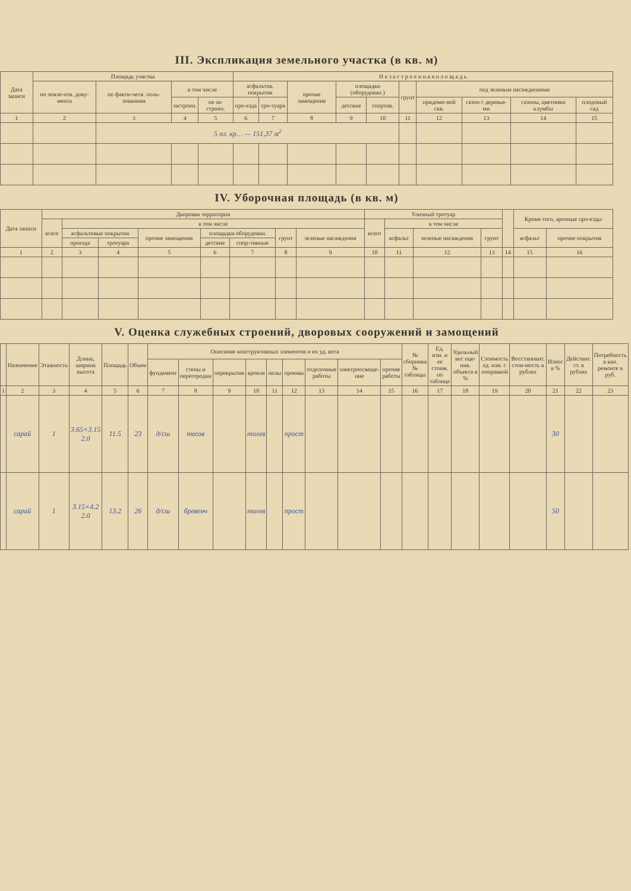III. Экспликация земельного участка (в кв. м)
| Дата записи | Площадь участка | | | | Н е з а с т р о е н н а я п л о щ а д ь | | | | | | | | | |
| --- | --- | --- | --- | --- | --- | --- | --- | --- | --- | --- | --- | --- | --- | --- |
| | по земле-отв. доку-мента | по факти-ческ. поль-зованиям | в том числе | | асфальтов. покрытия | | прочие замощения | площадки (оборудован.) | | грунт | под зеленым насаждениями | | | |
| | | | застроен. | не за-строен. | про-езда | тро-туара | | детские | спортив. | | придомо-вой скв. | газон с деревья-ми | газоны, цветники клумбы | плодовый сад |
| 1 | 2 | 3 | 4 | 5 | 6 | 7 | 8 | 9 | 10 | 11 | 12 | 13 | 14 | 15 |
| | | 5 пл. кр… — 151,37 м<sup>2</sup> | | | | | | | | | | | | |
IV. Уборочная площадь (в кв. м)
| Дата записи | Дворовая территория | | | | | | | | Уличный тротуар | | | | | Кроме того, арочные про-езды | |
| --- | --- | --- | --- | --- | --- | --- | --- | --- | --- | --- | --- | --- | --- | --- | --- |
| | всего | в том числе | | | | | | | всего | в том числе | | | | | |
| | | асфальтовые покрытия | | прочие замощения | площадки оборудован. | | грунт | зеленые насаждения | | асфальт | зеленые насаждения | грунт | | асфальт | прочие покрытия |
| | | проезда | тротуара | | детские | спор-тивные | | | | | | | | | |
| 1 | 2 | 3 | 4 | 5 | 6 | 7 | 8 | 9 | 10 | 11 | 12 | 13 | 14 | 15 | 16 |
V. Оценка служебных строений, дворовых сооружений и замощений
| | Назначение | Этажность | Длина, ширина высота | Площадь | Объем | Описание конструктивных элементов и их уд. веса | | | | | | | | | № сборника № таблицы | Ед. изм. и ее стоим. по таблице | Удельный вес оце-нив. объекта в % | Стоимость ед. изм. с поправкой | Восстановит. стои-мость в рублях | Износ в % | Действит. ст. в рублях | Потребность в кап. ремонте в руб. |
| --- | --- | --- | --- | --- | --- | --- | --- | --- | --- | --- | --- | --- | --- | --- | --- | --- | --- | --- | --- | --- | --- | --- |
| | | | | | | фундамент | стены и перегородки | перекрытия | кровля | полы | проемы | отделочные работы | электроосвеще-ние | прочие работы | | | | | | | | |
| 1 | 2 | 3 | 4 | 5 | 6 | 7 | 8 | 9 | 10 | 11 | 12 | 13 | 14 | 15 | 16 | 17 | 18 | 19 | 20 | 21 | 22 | 23 |
| | сарай | 1 | 3.65×3.15 2.0 | 11.5 | 23 | д/сш | тесов | | толев | | прост | | | | | | | | | 30 | | |
| | сарай | 1 | 3.15×4.2 2.0 | 13.2 | 26 | д/сш | бревенч | | толев | | прост | | | | | | | | | 50 | | |